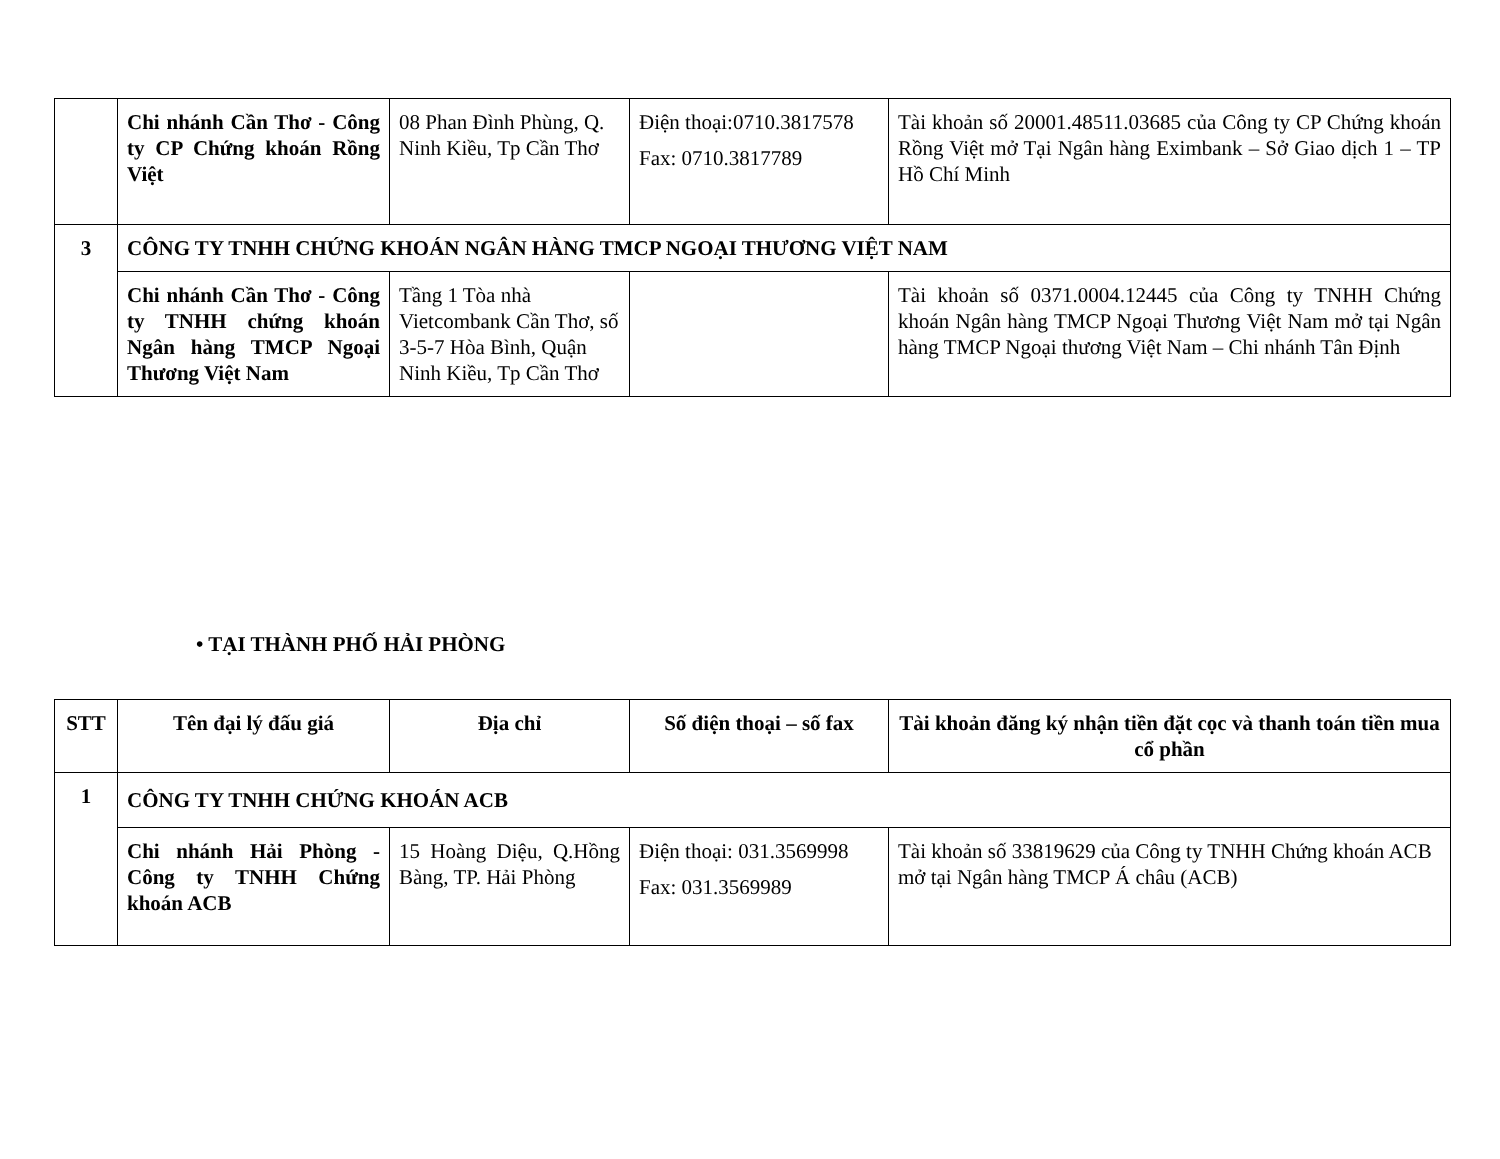| | Chi nhánh Cần Thơ - Công ty CP Chứng khoán Rồng Việt | 08 Phan Đình Phùng, Q. Ninh Kiều, Tp Cần Thơ | Điện thoại:0710.3817578 Fax: 0710.3817789 | Tài khoản số 20001.48511.03685 của Công ty CP Chứng khoán Rồng Việt mở Tại Ngân hàng Eximbank – Sở Giao dịch 1 – TP Hồ Chí Minh |
| 3 | CÔNG TY TNHH CHỨNG KHOÁN NGÂN HÀNG TMCP NGOẠI THƯƠNG VIỆT NAM | | | |
| | Chi nhánh Cần Thơ - Công ty TNHH chứng khoán Ngân hàng TMCP Ngoại Thương Việt Nam | Tầng 1 Tòa nhà Vietcombank Cần Thơ, số 3-5-7 Hòa Bình, Quận Ninh Kiều, Tp Cần Thơ | | Tài khoản số 0371.0004.12445 của Công ty TNHH Chứng khoán Ngân hàng TMCP Ngoại Thương Việt Nam mở tại Ngân hàng TMCP Ngoại thương Việt Nam – Chi nhánh Tân Định |
• TẠI THÀNH PHỐ HẢI PHÒNG
| STT | Tên đại lý đấu giá | Địa chỉ | Số điện thoại – số fax | Tài khoản đăng ký nhận tiền đặt cọc và thanh toán tiền mua cổ phần |
| --- | --- | --- | --- | --- |
| 1 | CÔNG TY TNHH CHỨNG KHOÁN ACB | | | |
| | Chi nhánh Hải Phòng - Công ty TNHH Chứng khoán ACB | 15 Hoàng Diệu, Q.Hồng Bàng, TP. Hải Phòng | Điện thoại: 031.3569998 Fax: 031.3569989 | Tài khoản số 33819629 của Công ty TNHH Chứng khoán ACB mở tại Ngân hàng TMCP Á châu (ACB) |